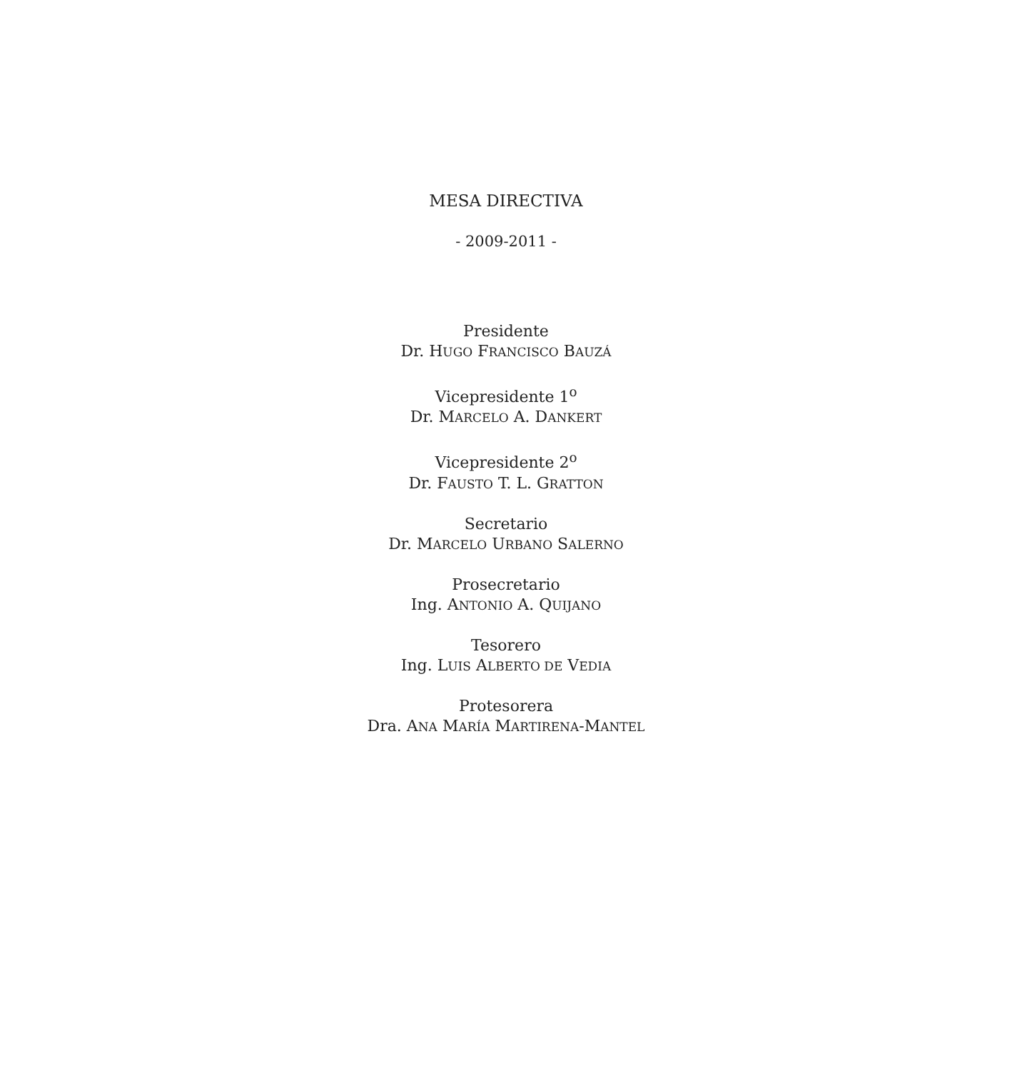MESA DIRECTIVA
- 2009-2011 -
Presidente
Dr. HUGO FRANCISCO BAUZÁ
Vicepresidente 1<sup>o</sup>
Dr. MARCELO A. DANKERT
Vicepresidente 2<sup>o</sup>
Dr. FAUSTO T. L. GRATTON
Secretario
Dr. MARCELO URBANO SALERNO
Prosecretario
Ing. ANTONIO A. QUIJANO
Tesorero
Ing. LUIS ALBERTO DE VEDIA
Protesorera
Dra. ANA MARÍA MARTIRENA-MANTEL